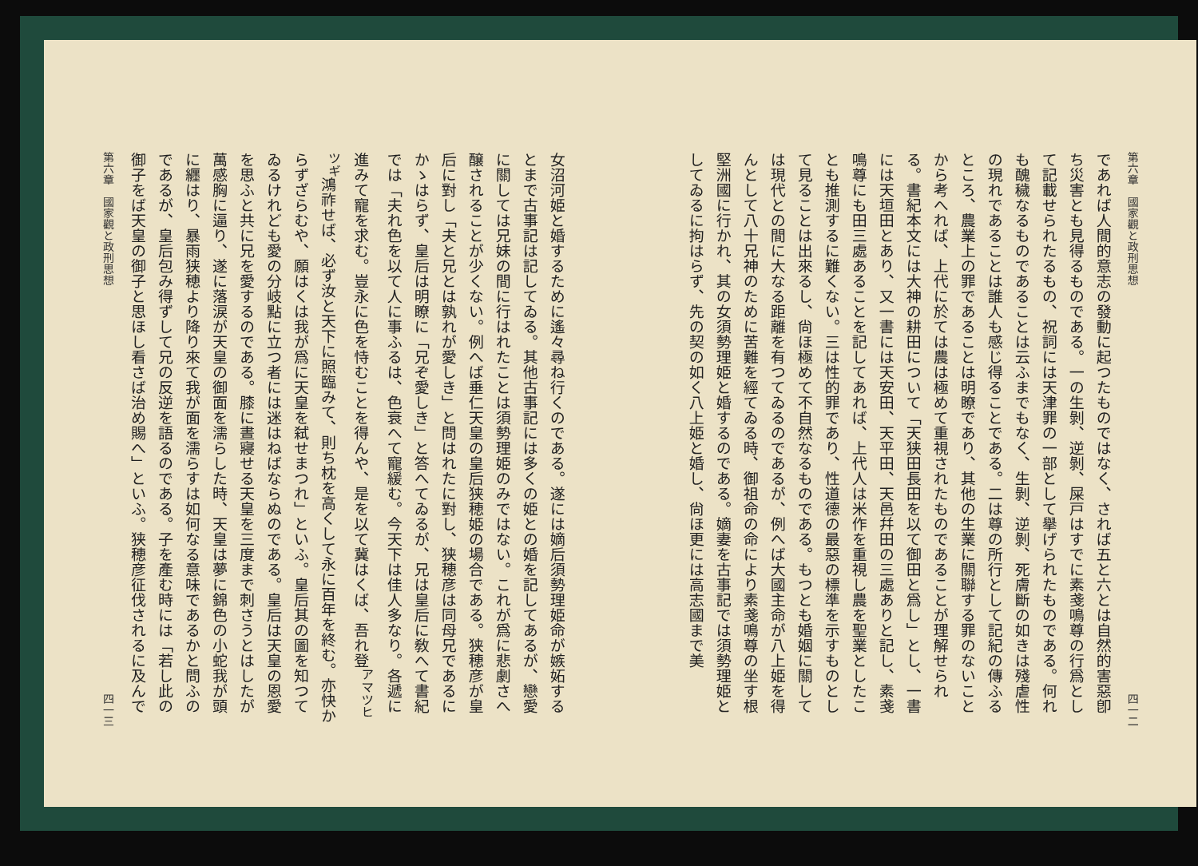女沼河姫と婚するために遙々尋ね行くのである。遂には嫡后須勢理姫命が嫉妬するとまで古事記は記してゐる。其他古事記には多くの姫との婚を記してあるが、戀愛に關しては兄妹の間に行はれたことは須勢理姫のみではない。これが爲に悲劇さへ醸されることが少くない。例へば垂仁天皇の皇后狭穂姫の場合である。狭穂彦が皇后に對し「夫と兄とは孰れが愛しき」と問はれたに對し、狭穂彦は同母兄であるにかゝはらず、皇后は明瞭に「兄ぞ愛しき」と答へてゐるが、兄は皇后に敎へて書紀では「夫れ色を以て人に事ふるは、色衰へて寵緩む。今天下は佳人多なり。各遞に進みて寵を求む。豈永に色を恃むことを得んや、是を以て冀はくば、吾れ登<sup>アマツヒツギ</sup>鴻祚せば、必ず汝と天下に照臨みて、則ち枕を高くして永に百年を終む。亦快からずざらむや、願はくは我が爲に天皇を弑せまつれ」といふ。皇后其の圖を知つてゐるけれども愛の分岐點に立つ者には迷はねばならぬのである。皇后は天皇の恩愛を思ふと共に兄を愛するのである。膝に晝寢せる天皇を三度まで刺さうとはしたが萬感胸に逼り、遂に落涙が天皇の御面を濡らした時、天皇は夢に錦色の小蛇我が頭に纒はり、暴雨狭穂より降り來て我が面を濡らすは如何なる意味であるかと問ふのであるが、皇后包み得ずして兄の反逆を語るのである。子を產む時には「若し此の御子をば天皇の御子と思ほし看さば治め賜へ」といふ。狭穂彦征伐されるに及んで
第六章　國家觀と政刑思想 四一三
第六章　國家觀と政刑思想 四一二
であれば人間的意志の發動に起つたものではなく、されば五と六とは自然的害惡卽ち災害とも見得るものである。一の生剝、逆剝、屎戸はすでに素戔鳴尊の行爲として記載せられたるもの、祝詞には天津罪の一部として擧げられたものである。何れも醜穢なるものであることは云ふまでもなく、生剝、逆剝、死膚斷の如きは殘虐性の現れであることは誰人も感じ得ることである。二は尊の所行として記紀の傳ふるところ、農業上の罪であることは明瞭であり、其他の生業に關聯する罪のないことから考へれば、上代に於ては農は極めて重視されたものであることが理解せられる。書紀本文には大神の耕田について「天狭田長田を以て御田と爲し」とし、一書には天垣田とあり、又一書には天安田、天平田、天邑幷田の三處ありと記し、素戔鳴尊にも田三處あることを記してあれば、上代人は米作を重視し農を聖業としたことも推測するに難くない。三は性的罪であり、性道德の最惡の標準を示すものとして見ることは出來るし、尙ほ極めて不自然なるものである。もつとも婚姻に關しては現代との間に大なる距離を有つてゐるのであるが、例へば大國主命が八上姫を得んとして八十兄神のために苦難を經てゐる時、御祖命の命により素戔鳴尊の坐す根堅洲國に行かれ、其の女須勢理姫と婚するのである。嫡妻を古事記では須勢理姫としてゐるに拘はらず、先の契の如く八上姫と婚し、尙ほ更には高志國まで美